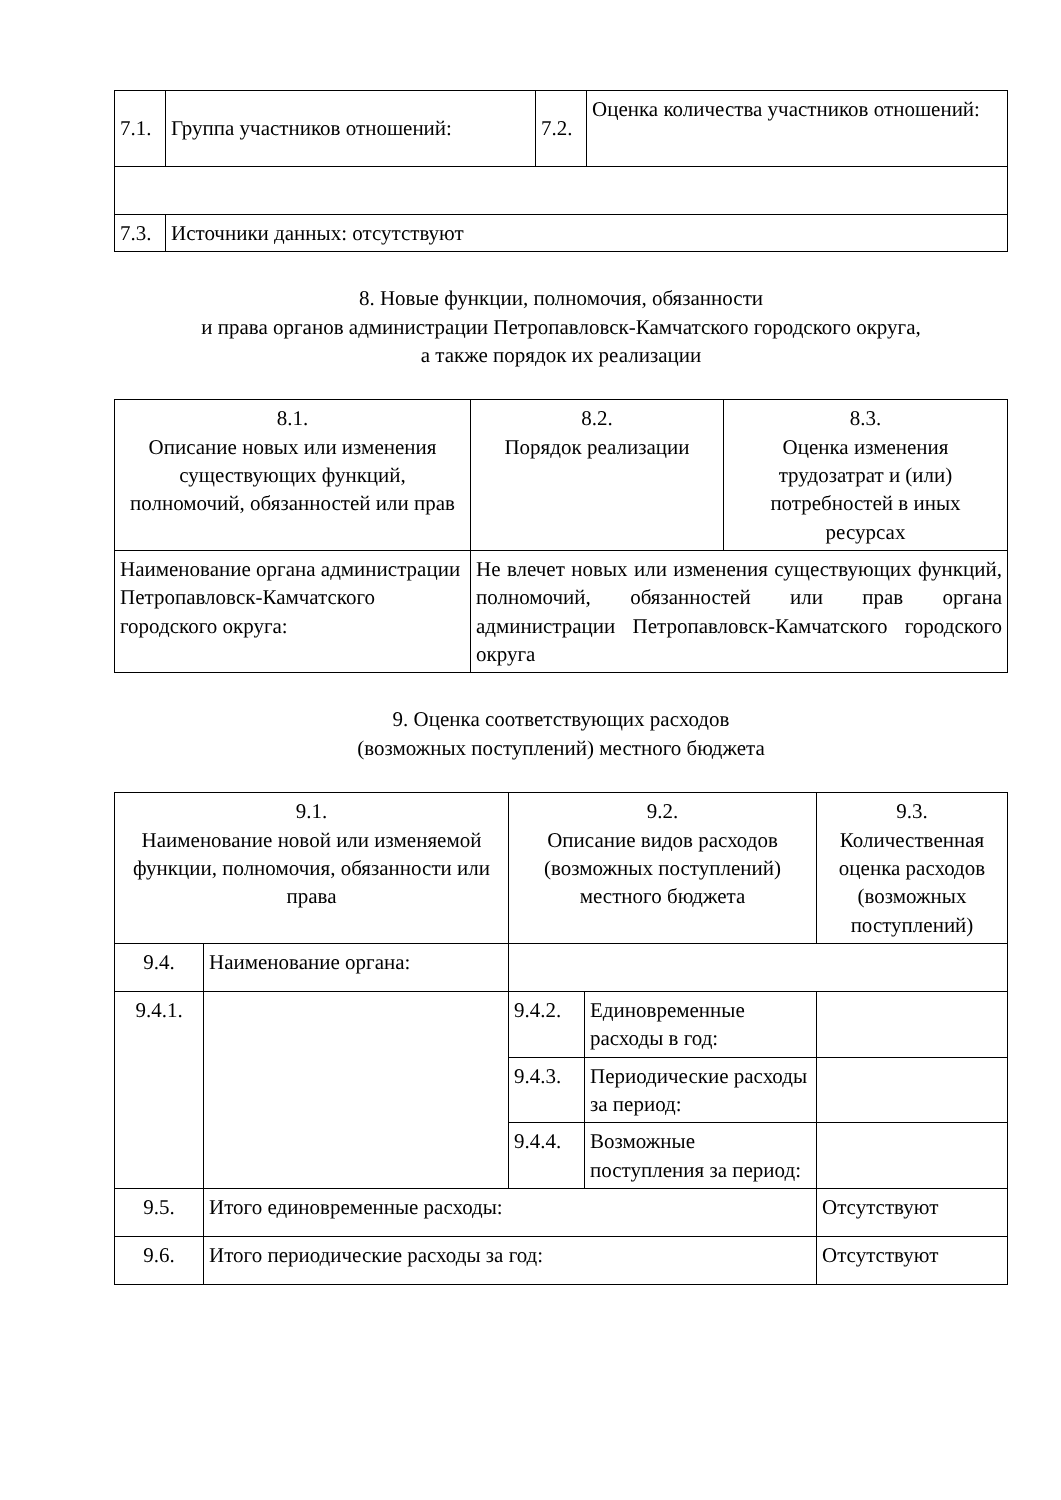| 7.1. | Группа участников отношений: | 7.2. | Оценка количества участников отношений: |
| 7.3. | Источники данных: отсутствуют | | |
8. Новые функции, полномочия, обязанности
и права органов администрации Петропавловск-Камчатского городского округа,
а также порядок их реализации
| 8.1. Описание новых или изменения существующих функций, полномочий, обязанностей или прав | 8.2. Порядок реализации | 8.3. Оценка изменения трудозатрат и (или) потребностей в иных ресурсах |
| Наименование органа администрации Петропавловск-Камчатского городского округа: | Не влечет новых или изменения существующих функций, полномочий, обязанностей или прав органа администрации Петропавловск-Камчатского городского округа | |
9. Оценка соответствующих расходов
(возможных поступлений) местного бюджета
| 9.1. Наименование новой или изменяемой функции, полномочия, обязанности или права | | 9.2. Описание видов расходов (возможных поступлений) местного бюджета | | 9.3. Количественная оценка расходов (возможных поступлений) |
| 9.4. | Наименование органа: | | | |
| 9.4.1. | | 9.4.2. | Единовременные расходы в год: | |
| | | 9.4.3. | Периодические расходы за период: | |
| | | 9.4.4. | Возможные поступления за период: | |
| 9.5. | Итого единовременные расходы: | | | Отсутствуют |
| 9.6. | Итого периодические расходы за год: | | | Отсутствуют |